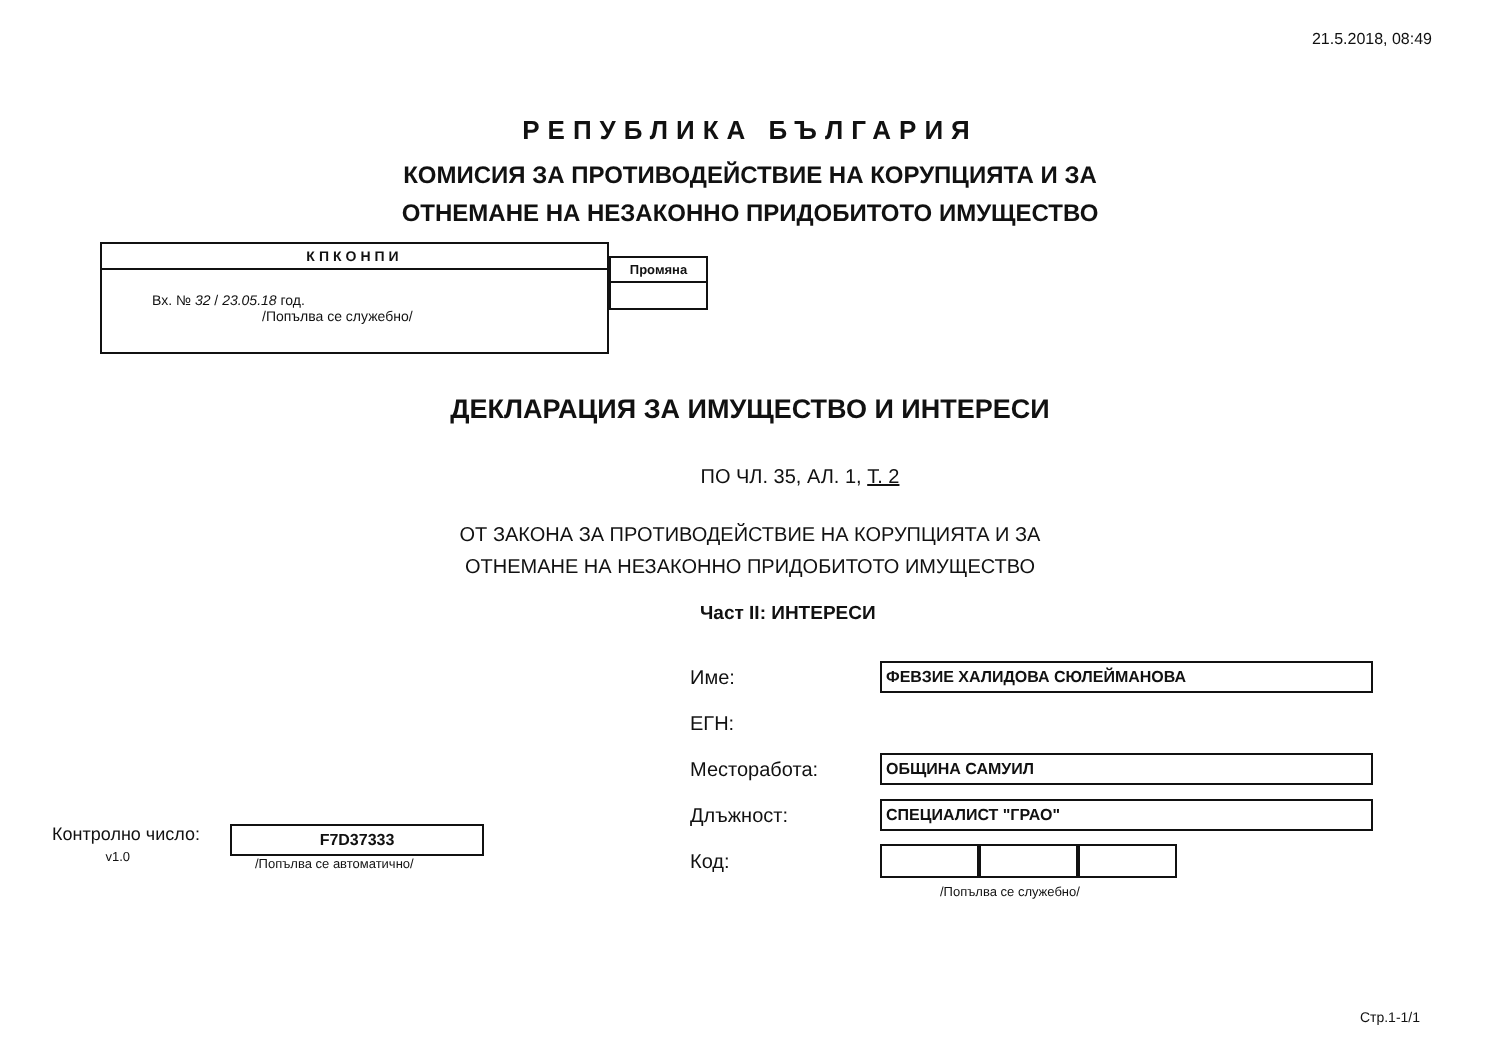21.5.2018, 08:49
РЕПУБЛИКА БЪЛГАРИЯ
КОМИСИЯ ЗА ПРОТИВОДЕЙСТВИЕ НА КОРУПЦИЯТА И ЗА
ОТНЕМАНЕ НА НЕЗАКОННО ПРИДОБИТОТО ИМУЩЕСТВО
КПКОНПИ
Вх. № 32 / 23.05.18 год.
/Попълва се служебно/
Промяна
ДЕКЛАРАЦИЯ ЗА ИМУЩЕСТВО И ИНТЕРЕСИ
ПО ЧЛ. 35, АЛ. 1, Т. 2
ОТ ЗАКОНА ЗА ПРОТИВОДЕЙСТВИЕ НА КОРУПЦИЯТА И ЗА
ОТНЕМАНЕ НА НЕЗАКОННО ПРИДОБИТОТО ИМУЩЕСТВО
Част II: ИНТЕРЕСИ
Контролно число:
v1.0
F7D37333
/Попълва се автоматично/
Име: ФЕВЗИЕ ХАЛИДОВА СЮЛЕЙМАНОВА
ЕГН:
Месторабота: ОБЩИНА САМУИЛ
Длъжност: СПЕЦИАЛИСТ "ГРАО"
Код:
/Попълва се служебно/
Стр.1-1/1